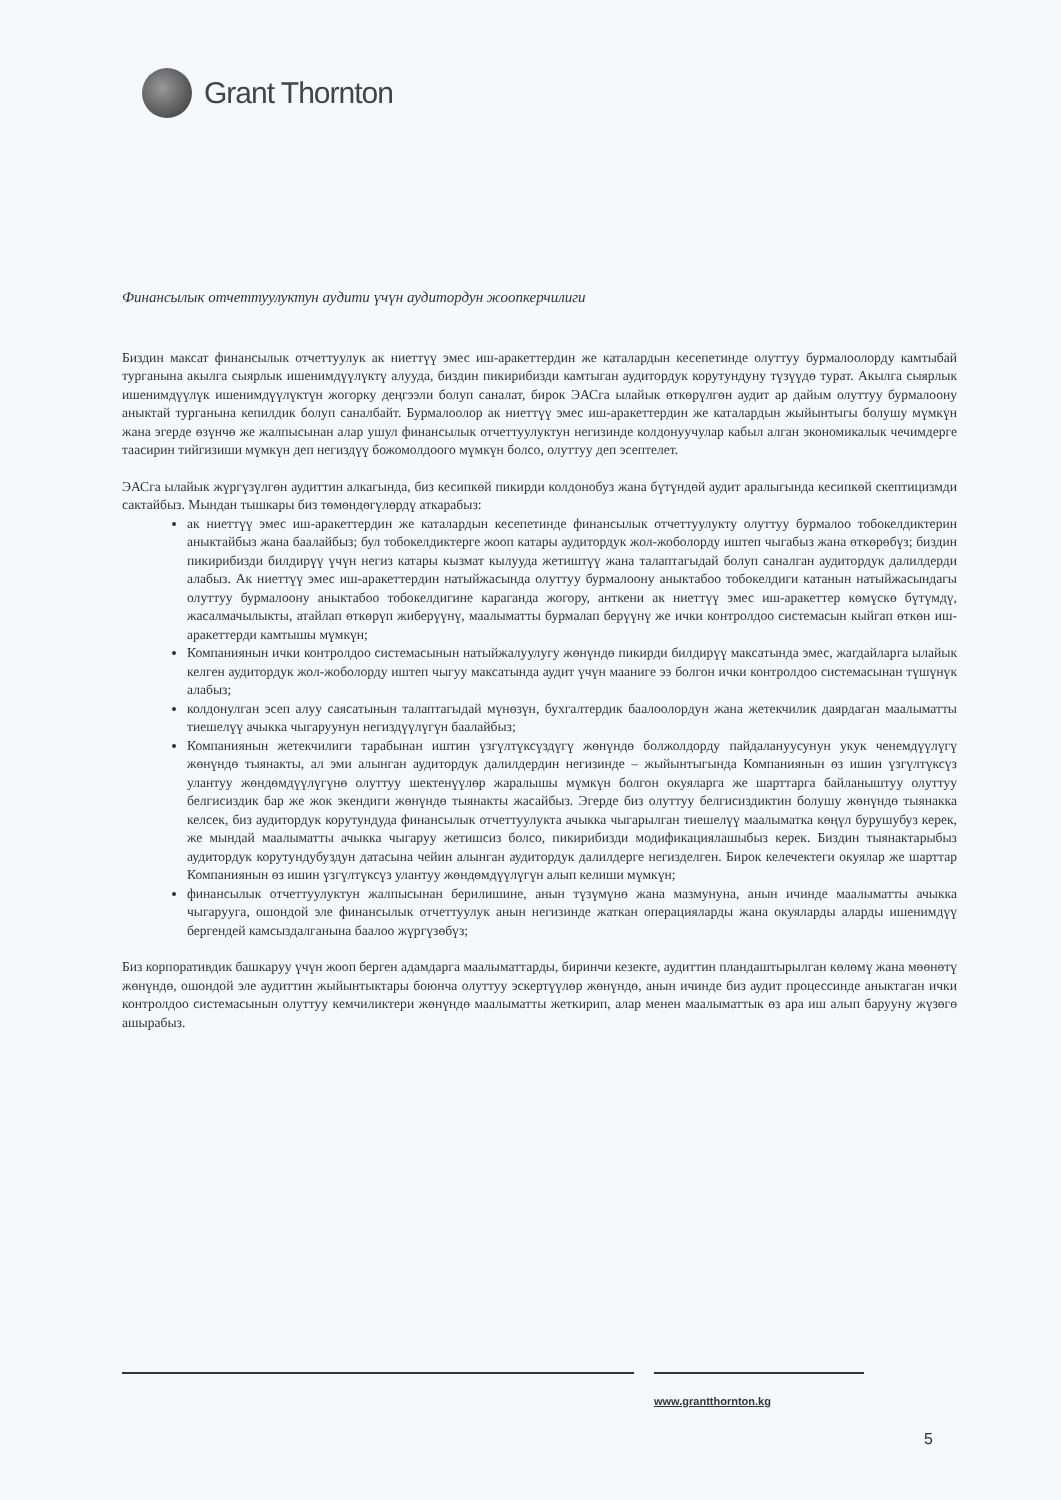Grant Thornton
Финансылык отчеттуулуктун аудити үчүн аудитордун жоопкерчилиги
Биздин максат финансылык отчеттуулук ак ниеттүү эмес иш-аракеттердин же каталардын кесепетинде олуттуу бурмалоолорду камтыбай турганына акылга сыярлык ишенимдүүлүктү алууда, биздин пикирибизди камтыган аудитордук корутундуну түзүүдө турат. Акылга сыярлык ишенимдүүлүк ишенимдүүлүктүн жогорку деңгээли болуп саналат, бирок ЭАСга ылайык өткөрүлгөн аудит ар дайым олуттуу бурмалоону аныктай турганына кепилдик болуп саналбайт. Бурмалоолор ак ниеттүү эмес иш-аракеттердин же каталардын жыйынтыгы болушу мүмкүн жана эгерде өзүнчө же жалпысынан алар ушул финансылык отчеттуулуктун негизинде колдонуучулар кабыл алган экономикалык чечимдерге таасирин тийгизиши мүмкүн деп негиздүү божомолдоого мүмкүн болсо, олуттуу деп эсептелет.
ЭАСга ылайык жүргүзүлгөн аудиттин алкагында, биз кесипкөй пикирди колдонобуз жана бүтүндөй аудит аралыгында кесипкөй скептицизмди сактайбыз. Мындан тышкары биз төмөндөгүлөрдү аткарабыз:
ак ниеттүү эмес иш-аракеттердин же каталардын кесепетинде финансылык отчеттуулукту олуттуу бурмалоо тобокелдиктерин аныктайбыз жана баалайбыз; бул тобокелдиктерге жооп катары аудитордук жол-жоболорду иштеп чыгабыз жана өткөрөбүз; биздин пикирибизди билдирүү үчүн негиз катары кызмат кылууда жетиштүү жана талаптагыдай болуп саналган аудитордук далилдерди алабыз. Ак ниеттүү эмес иш-аракеттердин натыйжасында олуттуу бурмалоону аныктабоо тобокелдиги катанын натыйжасындагы олуттуу бурмалоону аныктабоо тобокелдигине караганда жогору, анткени ак ниеттүү эмес иш-аракеттер көмүскө бүтүмдү, жасалмачылыкты, атайлап өткөрүп жиберүүнү, маалыматты бурмалап берүүнү же ички контролдоо системасын кыйгап өткөн иш-аракеттерди камтышы мүмкүн;
Компаниянын ички контролдоо системасынын натыйжалуулугу жөнүндө пикирди билдирүү максатында эмес, жагдайларга ылайык келген аудитордук жол-жоболорду иштеп чыгуу максатында аудит үчүн мааниге ээ болгон ички контролдоо системасынан түшүнүк алабыз;
колдонулган эсеп алуу саясатынын талаптагыдай мүнөзүн, бухгалтердик баалоолордун жана жетекчилик даярдаган маалыматты тиешелүү ачыкка чыгаруунун негиздүүлүгүн баалайбыз;
Компаниянын жетекчилиги тарабынан иштин үзгүлтүксүздүгү жөнүндө болжолдорду пайдалануусунун укук ченемдүүлүгү жөнүндө тыянакты, ал эми алынган аудитордук далилдердин негизинде – жыйынтыгында Компаниянын өз ишин үзгүлтүксүз улантуу жөндөмдүүлүгүнө олуттуу шектенүүлөр жаралышы мүмкүн болгон окуяларга же шарттарга байланыштуу олуттуу белгисиздик бар же жок экендиги жөнүндө тыянакты жасайбыз. Эгерде биз олуттуу белгисиздиктин болушу жөнүндө тыянакка келсек, биз аудитордук корутундуда финансылык отчеттуулукта ачыкка чыгарылган тиешелүү маалыматка көңүл бурушубуз керек, же мындай маалыматты ачыкка чыгаруу жетишсиз болсо, пикирибизди модификациялашыбыз керек. Биздин тыянактарыбыз аудитордук корутундубуздун датасына чейин алынган аудитордук далилдерге негизделген. Бирок келечектеги окуялар же шарттар Компаниянын өз ишин үзгүлтүксүз улантуу жөндөмдүүлүгүн алып келиши мүмкүн;
финансылык отчеттуулуктун жалпысынан берилишине, анын түзүмүнө жана мазмунуна, анын ичинде маалыматты ачыкка чыгарууга, ошондой эле финансылык отчеттуулук анын негизинде жаткан операцияларды жана окуяларды аларды ишенимдүү бергендей камсыздалганына баалоо жүргүзөбүз;
Биз корпоративдик башкаруу үчүн жооп берген адамдарга маалыматтарды, биринчи кезекте, аудиттин пландаштырылган көлөмү жана мөөнөтү жөнүндө, ошондой эле аудиттин жыйынтыктары боюнча олуттуу эскертүүлөр жөнүндө, анын ичинде биз аудит процессинде аныктаган ички контролдоо системасынын олуттуу кемчиликтери жөнүндө маалыматты жеткирип, алар менен маалыматтык өз ара иш алып барууну жүзөгө ашырабыз.
www.grantthornton.kg
5